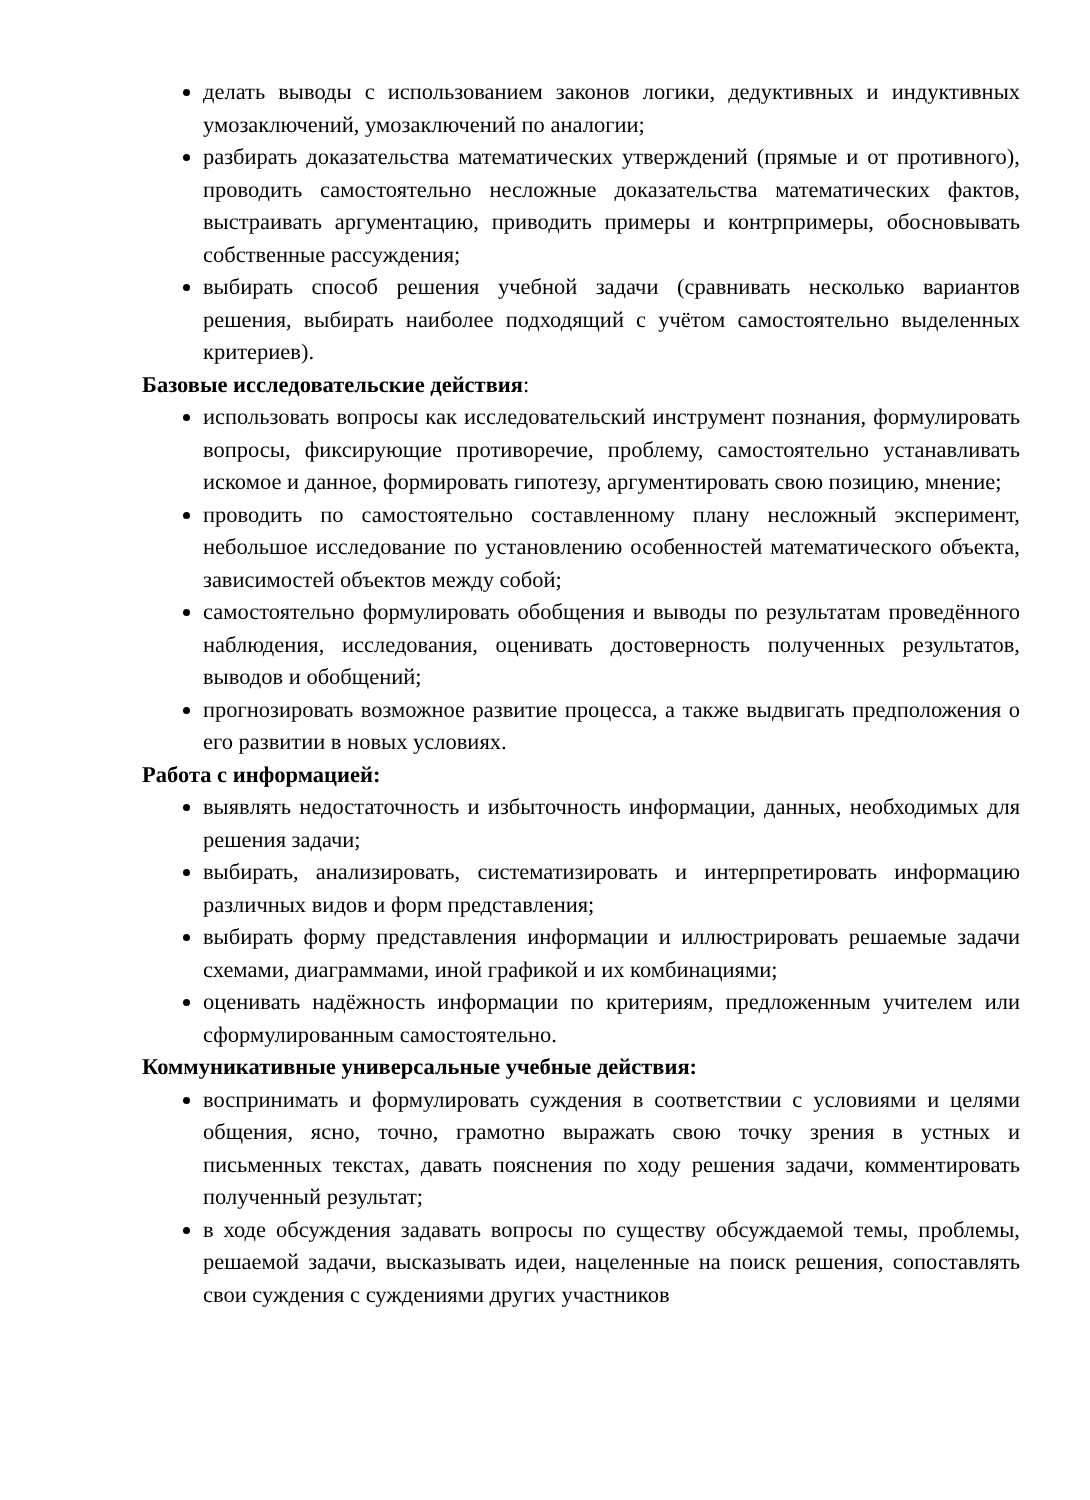делать выводы с использованием законов логики, дедуктивных и индуктивных умозаключений, умозаключений по аналогии;
разбирать доказательства математических утверждений (прямые и от противного), проводить самостоятельно несложные доказательства математических фактов, выстраивать аргументацию, приводить примеры и контрпримеры, обосновывать собственные рассуждения;
выбирать способ решения учебной задачи (сравнивать несколько вариантов решения, выбирать наиболее подходящий с учётом самостоятельно выделенных критериев).
Базовые исследовательские действия:
использовать вопросы как исследовательский инструмент познания, формулировать вопросы, фиксирующие противоречие, проблему, самостоятельно устанавливать искомое и данное, формировать гипотезу, аргументировать свою позицию, мнение;
проводить по самостоятельно составленному плану несложный эксперимент, небольшое исследование по установлению особенностей математического объекта, зависимостей объектов между собой;
самостоятельно формулировать обобщения и выводы по результатам проведённого наблюдения, исследования, оценивать достоверность полученных результатов, выводов и обобщений;
прогнозировать возможное развитие процесса, а также выдвигать предположения о его развитии в новых условиях.
Работа с информацией:
выявлять недостаточность и избыточность информации, данных, необходимых для решения задачи;
выбирать, анализировать, систематизировать и интерпретировать информацию различных видов и форм представления;
выбирать форму представления информации и иллюстрировать решаемые задачи схемами, диаграммами, иной графикой и их комбинациями;
оценивать надёжность информации по критериям, предложенным учителем или сформулированным самостоятельно.
Коммуникативные универсальные учебные действия:
воспринимать и формулировать суждения в соответствии с условиями и целями общения, ясно, точно, грамотно выражать свою точку зрения в устных и письменных текстах, давать пояснения по ходу решения задачи, комментировать полученный результат;
в ходе обсуждения задавать вопросы по существу обсуждаемой темы, проблемы, решаемой задачи, высказывать идеи, нацеленные на поиск решения, сопоставлять свои суждения с суждениями других участников